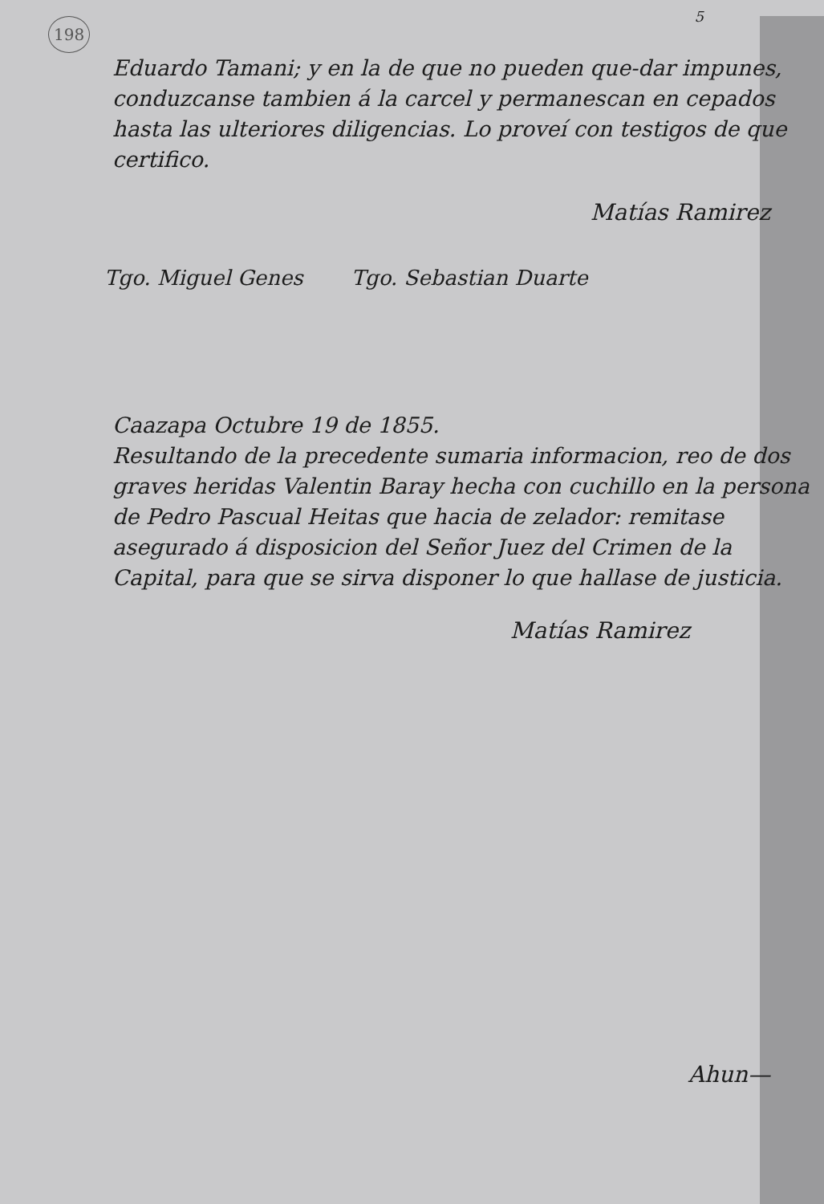5
198
Eduardo Tamani; y en la de que no pueden que-dar impunes, conduzcanse tambien á la carcel y permanescan en cepados hasta las ulteriores diligencias. Lo proveí con testigos de que certifico.
Matías Ramirez
Tgo. Miguel Genes Tgo. Sebastian Duarte
Caazapa Octubre 19 de 1855.
Resultando de la precedente sumaria informacion, reo de dos graves heridas Valentin Baray hecha con cuchillo en la persona de Pedro Pascual Heitas que hacia de zelador: remitase asegurado á disposicion del Señor Juez del Crimen de la Capital, para que se sirva disponer lo que hallase de justicia.
Matías Ramirez
Ahun—